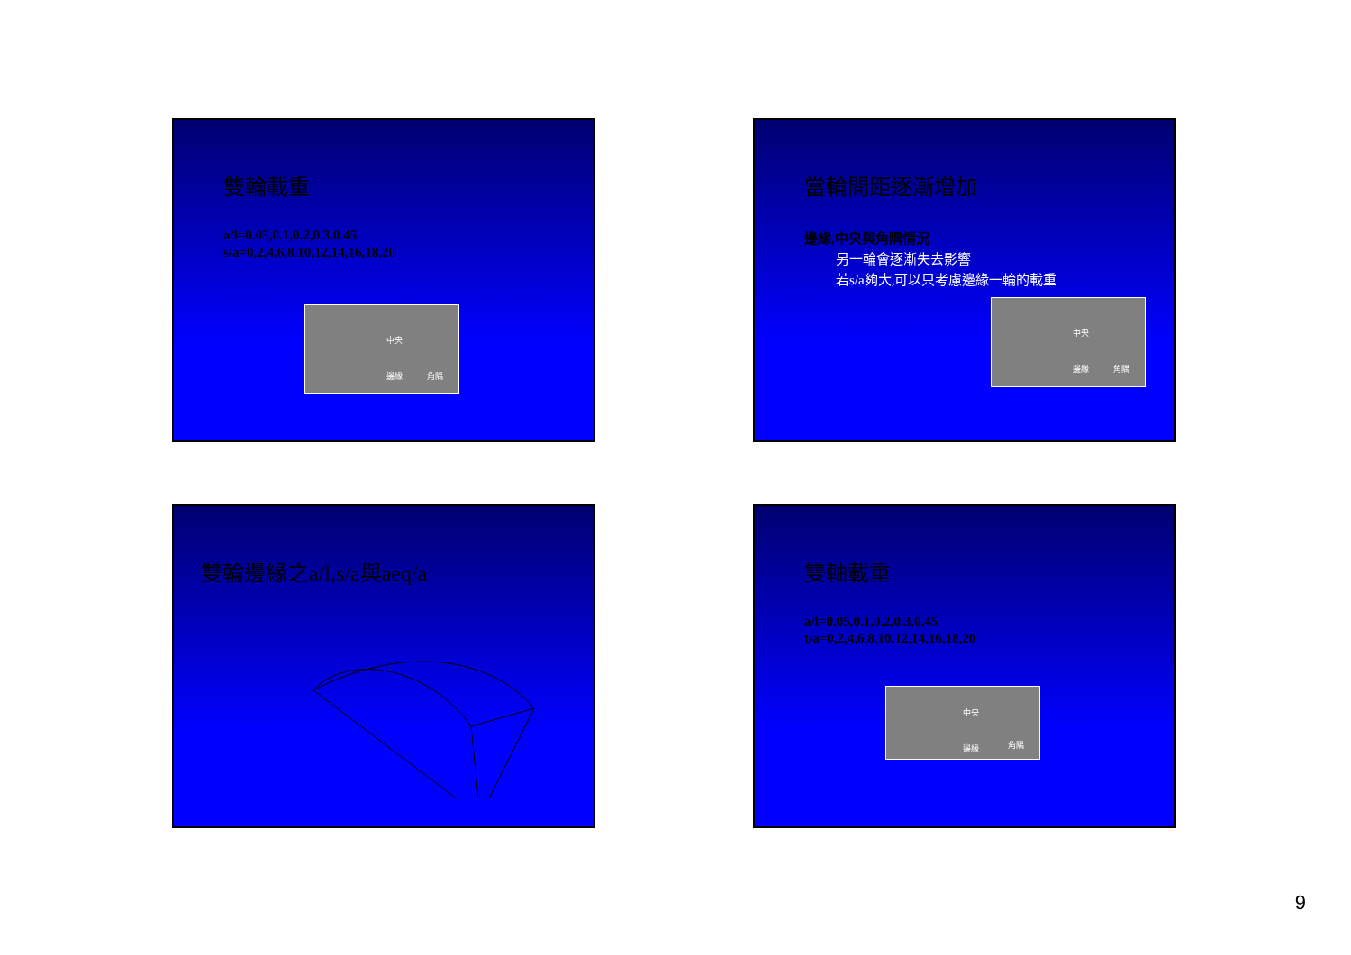雙輪載重
a/l=0.05,0.1,0.2,0.3,0.45
s/a=0,2,4,6,8,10,12,14,16,18,20
中央
邊緣 角隅
當輪間距逐漸增加
邊緣,中央與角隅情況
另一輪會逐漸失去影響
若s/a夠大,可以只考慮邊緣一輪的載重
中央
邊緣 角隅
雙輪邊緣之a/l,s/a與aeq/a
雙軸載重
a/l=0.05,0.1,0.2,0.3,0.45
t/a=0,2,4,6,8,10,12,14,16,18,20
中央
邊緣 角隅
9